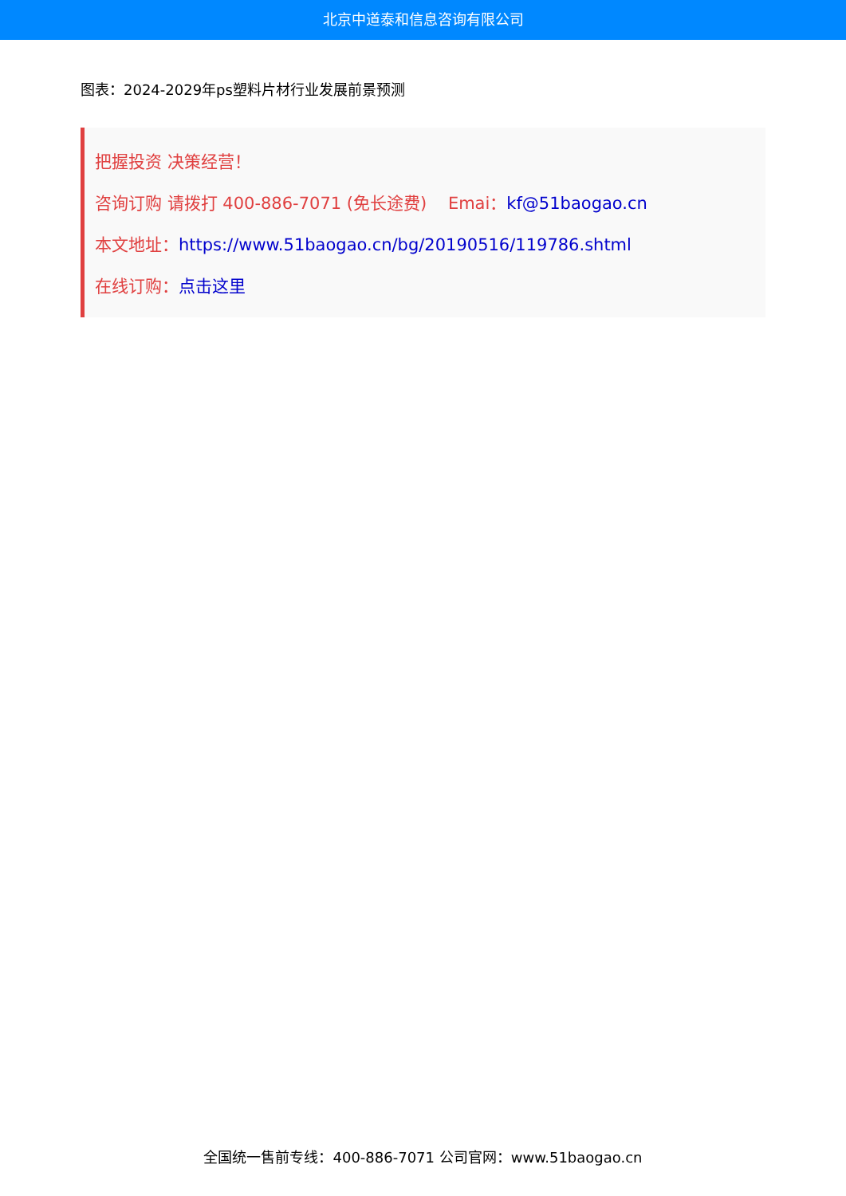北京中道泰和信息咨询有限公司
图表：2024-2029年ps塑料片材行业发展前景预测
把握投资 决策经营！
咨询订购 请拨打 400-886-7071 (免长途费) Emai：kf@51baogao.cn
本文地址：https://www.51baogao.cn/bg/20190516/119786.shtml
在线订购：点击这里
全国统一售前专线：400-886-7071 公司官网：www.51baogao.cn